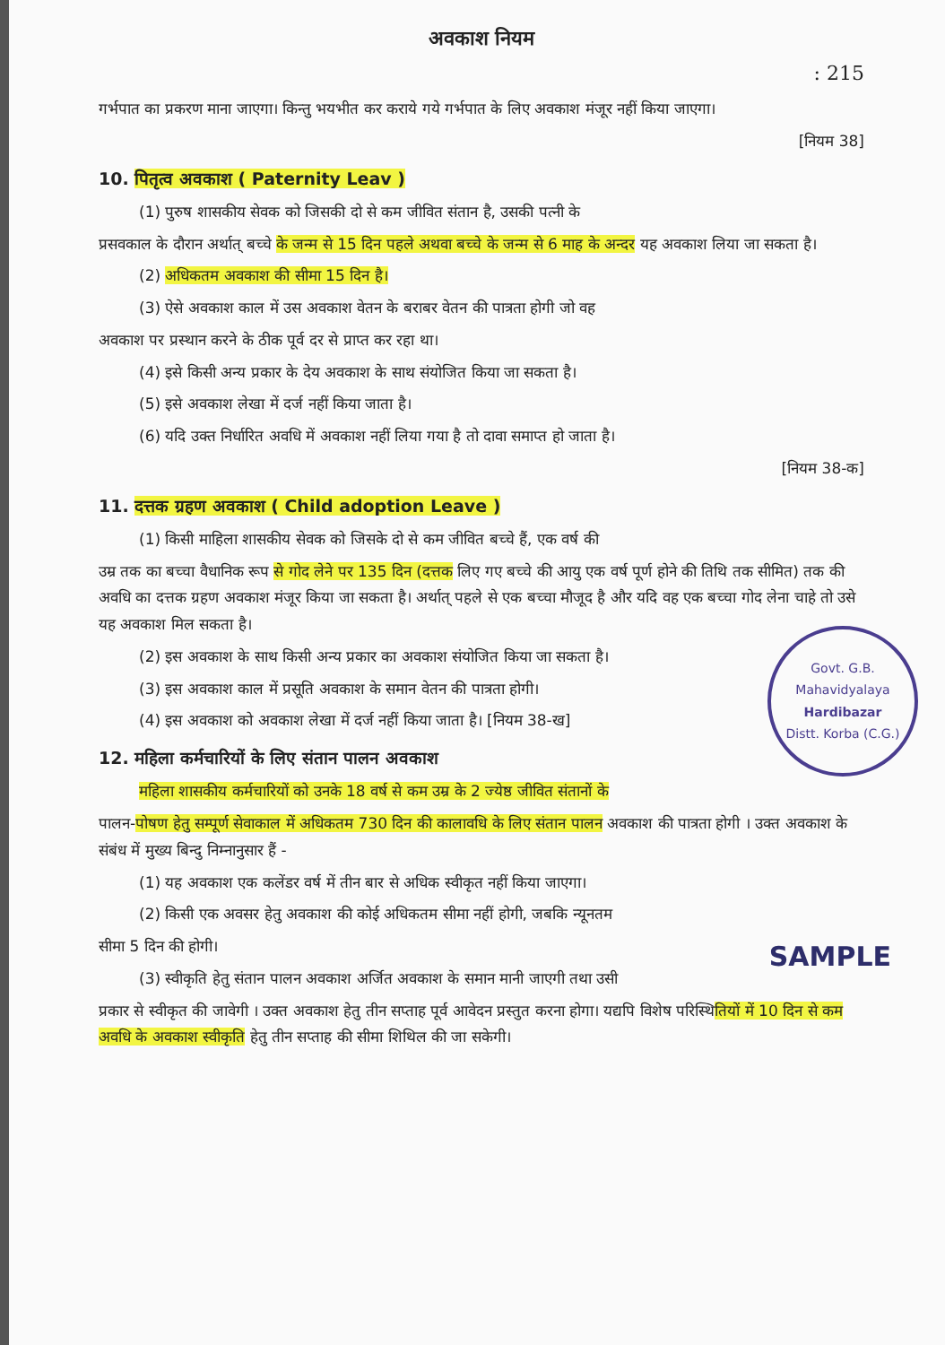अवकाश नियम
: 215
गर्भपात का प्रकरण माना जाएगा। किन्तु भयभीत कर कराये गये गर्भपात के लिए अवकाश मंजूर नहीं किया जाएगा।
[नियम 38]
10. पितृत्व अवकाश ( Paternity Leav )
(1) पुरुष शासकीय सेवक को जिसकी दो से कम जीवित संतान है, उसकी पत्नी के
प्रसवकाल के दौरान अर्थात् बच्चे के जन्म से 15 दिन पहले अथवा बच्चे के जन्म से 6 माह के अन्दर यह अवकाश लिया जा सकता है।
(2) अधिकतम अवकाश की सीमा 15 दिन है।
(3) ऐसे अवकाश काल में उस अवकाश वेतन के बराबर वेतन की पात्रता होगी जो वह
अवकाश पर प्रस्थान करने के ठीक पूर्व दर से प्राप्त कर रहा था।
(4) इसे किसी अन्य प्रकार के देय अवकाश के साथ संयोजित किया जा सकता है।
(5) इसे अवकाश लेखा में दर्ज नहीं किया जाता है।
(6) यदि उक्त निर्धारित अवधि में अवकाश नहीं लिया गया है तो दावा समाप्त हो जाता है।
[नियम 38-क]
11. दत्तक ग्रहण अवकाश ( Child adoption Leave )
(1) किसी माहिला शासकीय सेवक को जिसके दो से कम जीवित बच्चे हैं, एक वर्ष की
उम्र तक का बच्चा वैधानिक रूप से गोद लेने पर 135 दिन (दत्तक लिए गए बच्चे की आयु एक वर्ष पूर्ण होने की तिथि तक सीमित) तक की अवधि का दत्तक ग्रहण अवकाश मंजूर किया जा सकता है। अर्थात् पहले से एक बच्चा मौजूद है और यदि वह एक बच्चा गोद लेना चाहे तो उसे यह अवकाश मिल सकता है।
Govt. G.B. Mahavidyalaya
Hardibazar
Distt. Korba (C.G.)
(2) इस अवकाश के साथ किसी अन्य प्रकार का अवकाश संयोजित किया जा सकता है।
(3) इस अवकाश काल में प्रसूति अवकाश के समान वेतन की पात्रता होगी।
(4) इस अवकाश को अवकाश लेखा में दर्ज नहीं किया जाता है। [नियम 38-ख]
12. महिला कर्मचारियों के लिए संतान पालन अवकाश
महिला शासकीय कर्मचारियों को उनके 18 वर्ष से कम उम्र के 2 ज्येष्ठ जीवित संतानों के
पालन-पोषण हेतु सम्पूर्ण सेवाकाल में अधिकतम 730 दिन की कालावधि के लिए संतान पालन अवकाश की पात्रता होगी । उक्त अवकाश के संबंध में मुख्य बिन्दु निम्नानुसार हैं -
(1) यह अवकाश एक कलेंडर वर्ष में तीन बार से अधिक स्वीकृत नहीं किया जाएगा।
(2) किसी एक अवसर हेतु अवकाश की कोई अधिकतम सीमा नहीं होगी, जबकि न्यूनतम
सीमा 5 दिन की होगी। SAMPLE
(3) स्वीकृति हेतु संतान पालन अवकाश अर्जित अवकाश के समान मानी जाएगी तथा उसी
प्रकार से स्वीकृत की जावेगी । उक्त अवकाश हेतु तीन सप्ताह पूर्व आवेदन प्रस्तुत करना होगा। यद्यपि विशेष परिस्थितियों में 10 दिन से कम अवधि के अवकाश स्वीकृति हेतु तीन सप्ताह की सीमा शिथिल की जा सकेगी।